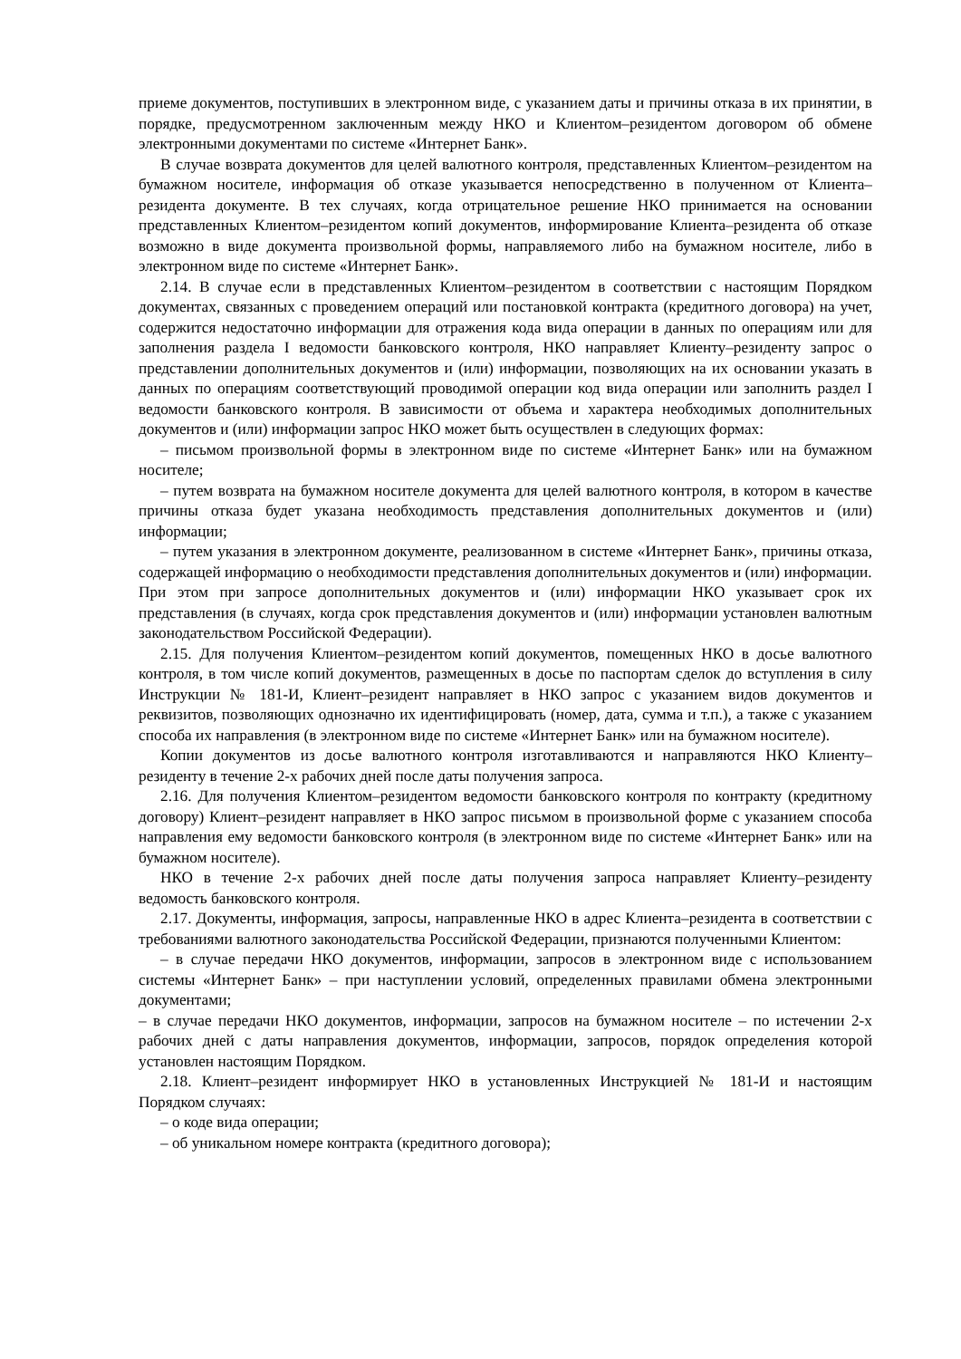приеме документов, поступивших в электронном виде, с указанием даты и причины отказа в их принятии, в порядке, предусмотренном заключенным между НКО и Клиентом–резидентом договором об обмене электронными документами по системе «Интернет Банк».
В случае возврата документов для целей валютного контроля, представленных Клиентом–резидентом на бумажном носителе, информация об отказе указывается непосредственно в полученном от Клиента–резидента документе. В тех случаях, когда отрицательное решение НКО принимается на основании представленных Клиентом–резидентом копий документов, информирование Клиента–резидента об отказе возможно в виде документа произвольной формы, направляемого либо на бумажном носителе, либо в электронном виде по системе «Интернет Банк».
2.14. В случае если в представленных Клиентом–резидентом в соответствии с настоящим Порядком документах, связанных с проведением операций или постановкой контракта (кредитного договора) на учет, содержится недостаточно информации для отражения кода вида операции в данных по операциям или для заполнения раздела I ведомости банковского контроля, НКО направляет Клиенту–резиденту запрос о представлении дополнительных документов и (или) информации, позволяющих на их основании указать в данных по операциям соответствующий проводимой операции код вида операции или заполнить раздел I ведомости банковского контроля. В зависимости от объема и характера необходимых дополнительных документов и (или) информации запрос НКО может быть осуществлен в следующих формах:
– письмом произвольной формы в электронном виде по системе «Интернет Банк» или на бумажном носителе;
– путем возврата на бумажном носителе документа для целей валютного контроля, в котором в качестве причины отказа будет указана необходимость представления дополнительных документов и (или) информации;
– путем указания в электронном документе, реализованном в системе «Интернет Банк», причины отказа, содержащей информацию о необходимости представления дополнительных документов и (или) информации.
При этом при запросе дополнительных документов и (или) информации НКО указывает срок их представления (в случаях, когда срок представления документов и (или) информации установлен валютным законодательством Российской Федерации).
2.15. Для получения Клиентом–резидентом копий документов, помещенных НКО в досье валютного контроля, в том числе копий документов, размещенных в досье по паспортам сделок до вступления в силу Инструкции № 181-И, Клиент–резидент направляет в НКО запрос с указанием видов документов и реквизитов, позволяющих однозначно их идентифицировать (номер, дата, сумма и т.п.), а также с указанием способа их направления (в электронном виде по системе «Интернет Банк» или на бумажном носителе).
Копии документов из досье валютного контроля изготавливаются и направляются НКО Клиенту–резиденту в течение 2-х рабочих дней после даты получения запроса.
2.16. Для получения Клиентом–резидентом ведомости банковского контроля по контракту (кредитному договору) Клиент–резидент направляет в НКО запрос письмом в произвольной форме с указанием способа направления ему ведомости банковского контроля (в электронном виде по системе «Интернет Банк» или на бумажном носителе).
НКО в течение 2-х рабочих дней после даты получения запроса направляет Клиенту–резиденту ведомость банковского контроля.
2.17. Документы, информация, запросы, направленные НКО в адрес Клиента–резидента в соответствии с требованиями валютного законодательства Российской Федерации, признаются полученными Клиентом:
– в случае передачи НКО документов, информации, запросов в электронном виде с использованием системы «Интернет Банк» – при наступлении условий, определенных правилами обмена электронными документами;
– в случае передачи НКО документов, информации, запросов на бумажном носителе – по истечении 2-х рабочих дней с даты направления документов, информации, запросов, порядок определения которой установлен настоящим Порядком.
2.18. Клиент–резидент информирует НКО в установленных Инструкцией № 181-И и настоящим Порядком случаях:
– о коде вида операции;
– об уникальном номере контракта (кредитного договора);